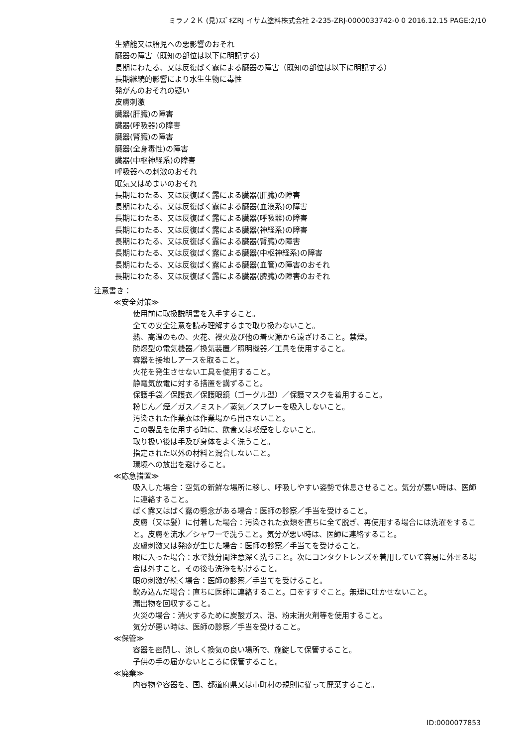ミラノ２Ｋ (見)ｽｽﾞｷZRJ イサム塗料株式会社 2-235-ZRJ-0000033742-0 0 2016.12.15 PAGE:2/10
生殖能又は胎児への悪影響のおそれ
臓器の障害（既知の部位は以下に明記する）
長期にわたる、又は反復ばく露による臓器の障害（既知の部位は以下に明記する）
長期継続的影響により水生生物に毒性
発がんのおそれの疑い
皮膚刺激
臓器(肝臓)の障害
臓器(呼吸器)の障害
臓器(腎臓)の障害
臓器(全身毒性)の障害
臓器(中枢神経系)の障害
呼吸器への刺激のおそれ
眠気又はめまいのおそれ
長期にわたる、又は反復ばく露による臓器(肝臓)の障害
長期にわたる、又は反復ばく露による臓器(血液系)の障害
長期にわたる、又は反復ばく露による臓器(呼吸器)の障害
長期にわたる、又は反復ばく露による臓器(神経系)の障害
長期にわたる、又は反復ばく露による臓器(腎臓)の障害
長期にわたる、又は反復ばく露による臓器(中枢神経系)の障害
長期にわたる、又は反復ばく露による臓器(血管)の障害のおそれ
長期にわたる、又は反復ばく露による臓器(脾臓)の障害のおそれ
注意書き：
≪安全対策≫
使用前に取扱説明書を入手すること。
全ての安全注意を読み理解するまで取り扱わないこと。
熱、高温のもの、火花、裸火及び他の着火源から遠ざけること。禁煙。
防爆型の電気機器／換気装置／照明機器／工具を使用すること。
容器を接地しアースを取ること。
火花を発生させない工具を使用すること。
静電気放電に対する措置を講ずること。
保護手袋／保護衣／保護眼鏡（ゴーグル型）／保護マスクを着用すること。
粉じん／煙／ガス／ミスト／蒸気／スプレーを吸入しないこと。
汚染された作業衣は作業場から出さないこと。
この製品を使用する時に、飲食又は喫煙をしないこと。
取り扱い後は手及び身体をよく洗うこと。
指定された以外の材料と混合しないこと。
環境への放出を避けること。
≪応急措置≫
吸入した場合：空気の新鮮な場所に移し、呼吸しやすい姿勢で休息させること。気分が悪い時は、医師に連絡すること。
ばく露又はばく露の懸念がある場合：医師の診察／手当を受けること。
皮膚（又は髪）に付着した場合：汚染された衣類を直ちに全て脱ぎ、再使用する場合には洗濯をすること。皮膚を流水／シャワーで洗うこと。気分が悪い時は、医師に連絡すること。
皮膚刺激又は発疹が生じた場合：医師の診察／手当てを受けること。
眼に入った場合：水で数分間注意深く洗うこと。次にコンタクトレンズを着用していて容易に外せる場合は外すこと。その後も洗浄を続けること。
眼の刺激が続く場合：医師の診察／手当てを受けること。
飲み込んだ場合：直ちに医師に連絡すること。口をすすぐこと。無理に吐かせないこと。
漏出物を回収すること。
火災の場合：消火するために炭酸ガス、泡、粉末消火剤等を使用すること。
気分が悪い時は、医師の診察／手当を受けること。
≪保管≫
容器を密閉し、涼しく換気の良い場所で、施錠して保管すること。
子供の手の届かないところに保管すること。
≪廃棄≫
内容物や容器を、国、都道府県又は市町村の規則に従って廃棄すること。
ID:0000077853